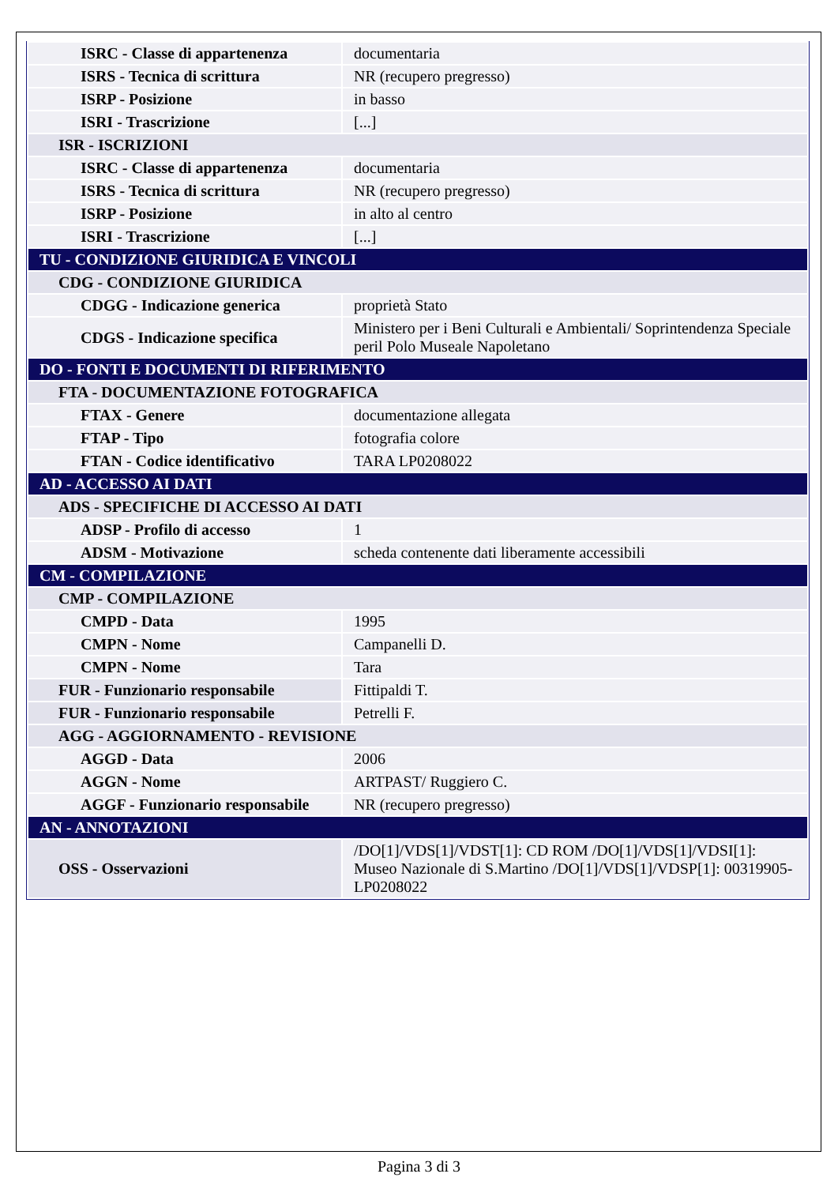| ISRC - Classe di appartenenza | documentaria |
| ISRS - Tecnica di scrittura | NR (recupero pregresso) |
| ISRP - Posizione | in basso |
| ISRI - Trascrizione | [...] |
| ISR - ISCRIZIONI | |
| ISRC - Classe di appartenenza | documentaria |
| ISRS - Tecnica di scrittura | NR (recupero pregresso) |
| ISRP - Posizione | in alto al centro |
| ISRI - Trascrizione | [...] |
| TU - CONDIZIONE GIURIDICA E VINCOLI | |
| CDG - CONDIZIONE GIURIDICA | |
| CDGG - Indicazione generica | proprietà Stato |
| CDGS - Indicazione specifica | Ministero per i Beni Culturali e Ambientali/ Soprintendenza Speciale peril Polo Museale Napoletano |
| DO - FONTI E DOCUMENTI DI RIFERIMENTO | |
| FTA - DOCUMENTAZIONE FOTOGRAFICA | |
| FTAX - Genere | documentazione allegata |
| FTAP - Tipo | fotografia colore |
| FTAN - Codice identificativo | TARA LP0208022 |
| AD - ACCESSO AI DATI | |
| ADS - SPECIFICHE DI ACCESSO AI DATI | |
| ADSP - Profilo di accesso | 1 |
| ADSM - Motivazione | scheda contenente dati liberamente accessibili |
| CM - COMPILAZIONE | |
| CMP - COMPILAZIONE | |
| CMPD - Data | 1995 |
| CMPN - Nome | Campanelli D. |
| CMPN - Nome | Tara |
| FUR - Funzionario responsabile | Fittipaldi T. |
| FUR - Funzionario responsabile | Petrelli F. |
| AGG - AGGIORNAMENTO - REVISIONE | |
| AGGD - Data | 2006 |
| AGGN - Nome | ARTPAST/ Ruggiero C. |
| AGGF - Funzionario responsabile | NR (recupero pregresso) |
| AN - ANNOTAZIONI | |
| OSS - Osservazioni | /DO[1]/VDS[1]/VDST[1]: CD ROM /DO[1]/VDS[1]/VDSI[1]: Museo Nazionale di S.Martino /DO[1]/VDS[1]/VDSP[1]: 00319905-LP0208022 |
Pagina 3 di 3